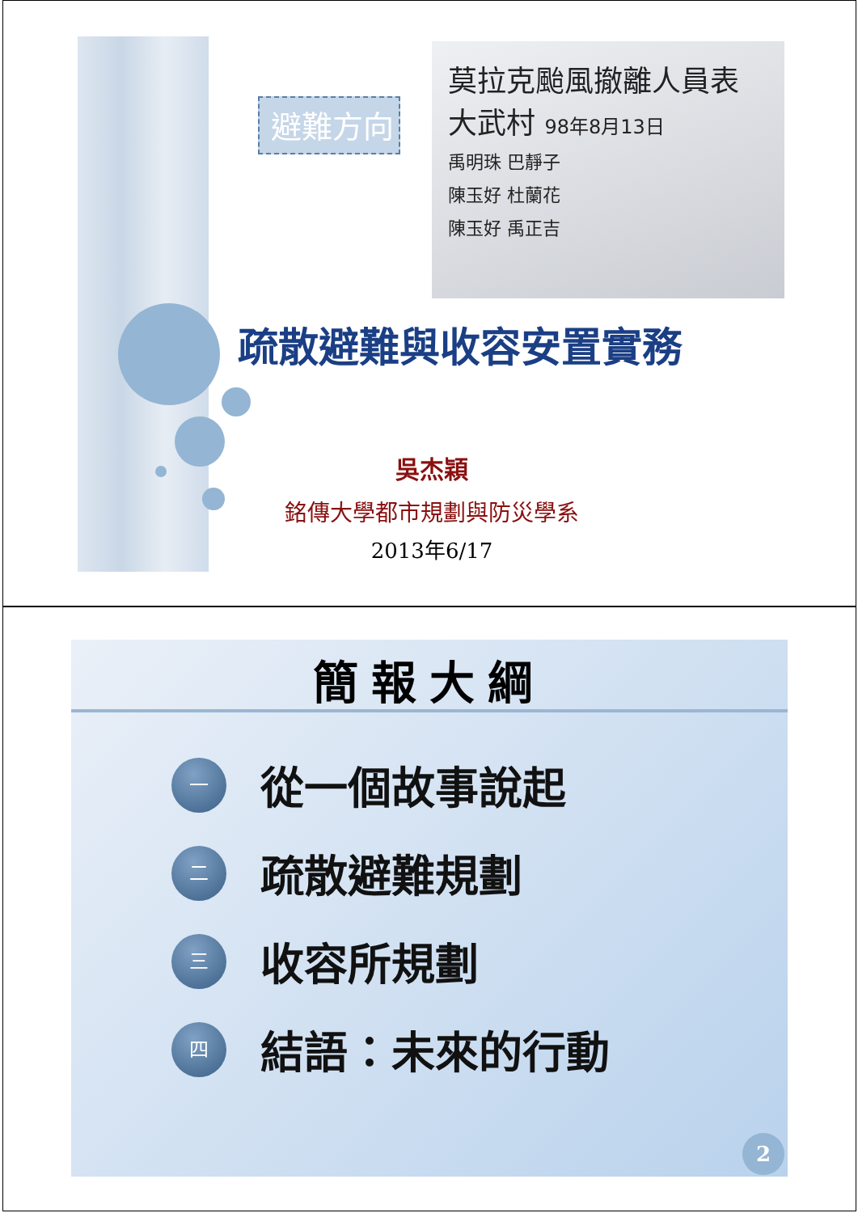避難方向
莫拉克颱風撤離人員表
大武村 98年8月13日
禹明珠 巴靜子
陳玉好 杜蘭花
陳玉好 禹正吉
疏散避難與收容安置實務
吳杰穎
銘傳大學都市規劃與防災學系
2013年6/17
簡報大綱
一
從一個故事說起
二
疏散避難規劃
三
收容所規劃
四
結語：未來的行動
2